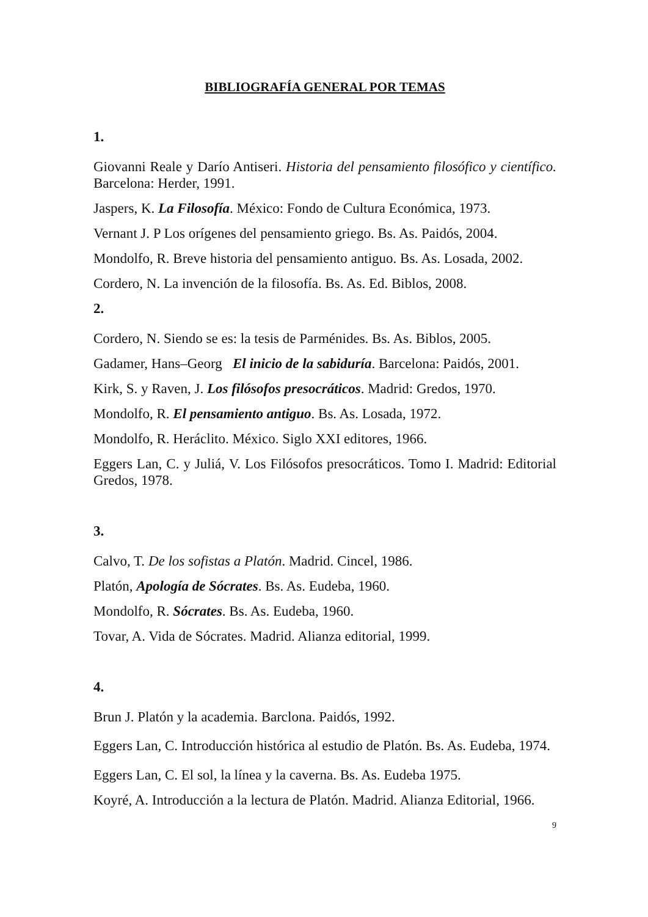BIBLIOGRAFÍA GENERAL POR TEMAS
1.
Giovanni Reale y Darío Antiseri. Historia del pensamiento filosófico y científico. Barcelona: Herder, 1991.
Jaspers, K. La Filosofía. México: Fondo de Cultura Económica, 1973.
Vernant J. P Los orígenes del pensamiento griego. Bs. As. Paidós, 2004.
Mondolfo, R. Breve historia del pensamiento antiguo. Bs. As. Losada, 2002.
Cordero, N. La invención de la filosofía. Bs. As. Ed. Biblos, 2008.
2.
Cordero, N. Siendo se es: la tesis de Parménides. Bs. As. Biblos, 2005.
Gadamer, Hans–Georg El inicio de la sabiduría. Barcelona: Paidós, 2001.
Kirk, S. y Raven, J. Los filósofos presocráticos. Madrid: Gredos, 1970.
Mondolfo, R. El pensamiento antiguo. Bs. As. Losada, 1972.
Mondolfo, R. Heráclito. México. Siglo XXI editores, 1966.
Eggers Lan, C. y Juliá, V. Los Filósofos presocráticos. Tomo I. Madrid: Editorial Gredos, 1978.
3.
Calvo, T. De los sofistas a Platón. Madrid. Cincel, 1986.
Platón, Apología de Sócrates. Bs. As. Eudeba, 1960.
Mondolfo, R. Sócrates. Bs. As. Eudeba, 1960.
Tovar, A. Vida de Sócrates. Madrid. Alianza editorial, 1999.
4.
Brun J. Platón y la academia. Barclona. Paidós, 1992.
Eggers Lan, C. Introducción histórica al estudio de Platón. Bs. As. Eudeba, 1974.
Eggers Lan, C. El sol, la línea y la caverna. Bs. As. Eudeba 1975.
Koyré, A. Introducción a la lectura de Platón. Madrid. Alianza Editorial, 1966.
9